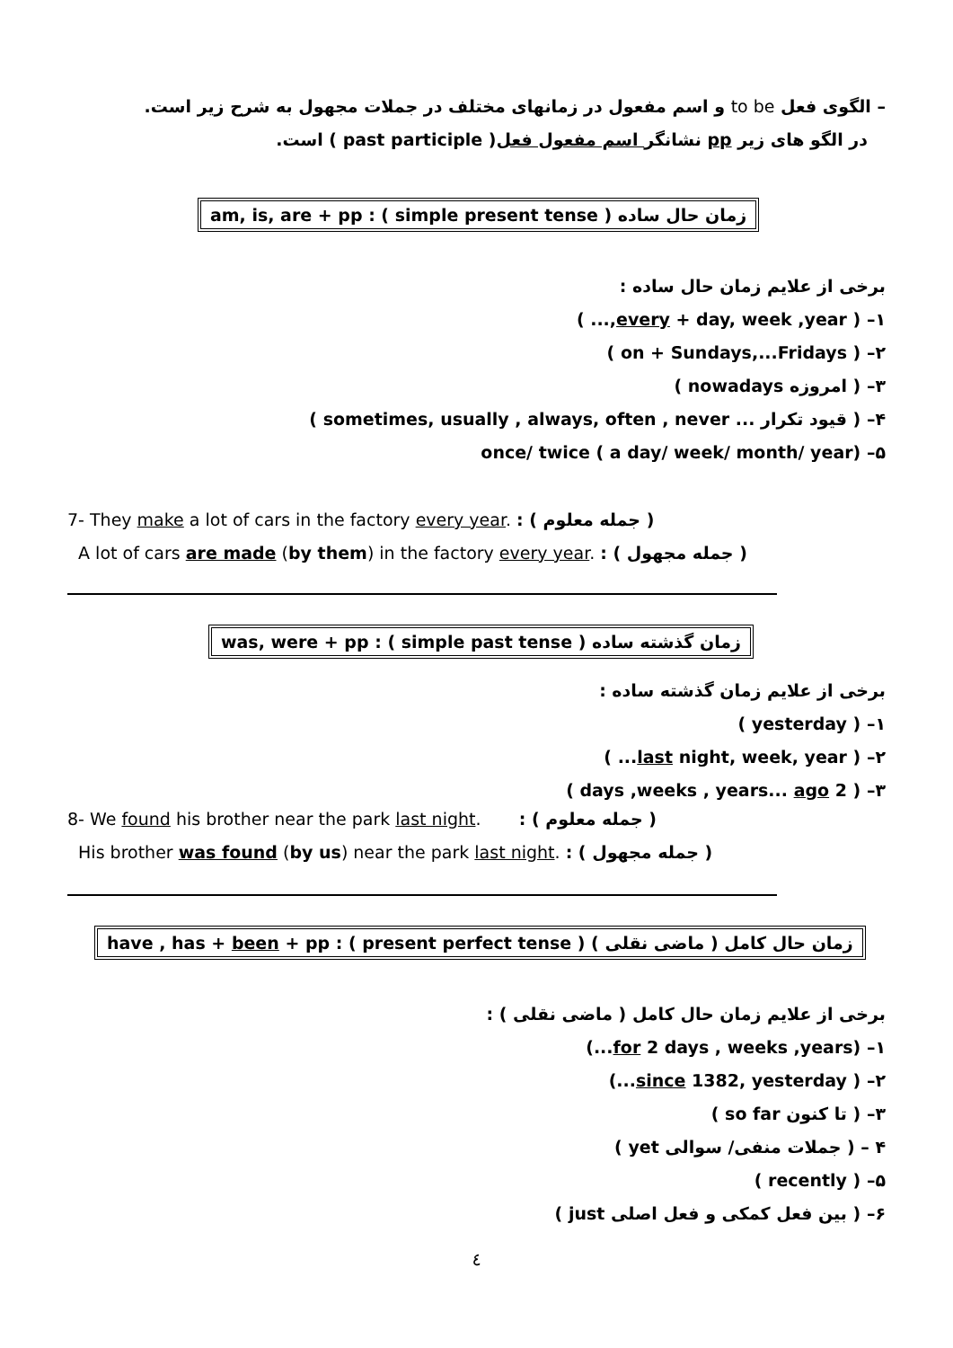– الگوی فعل to be و اسم مفعول در زمانهای مختلف در جملات مجهول به شرح زیر است.
در الگو های زیر pp نشانگر اسم مفعول فعل( past participle ) است.
am, is, are + pp : ( simple present tense ) زمان حال ساده
برخی از علایم زمان حال ساده :
۱– ( every + day, week ,year,... )
۲– ( on + Sundays,...Fridays )
۳– ( امروزه nowadays )
۴– ( قیود تکرار ... sometimes, usually , always, often , never )
۵– once/ twice ( a day/ week/ month/ year)
7- They make a lot of cars in the factory every year. : ( جمله معلوم )
A lot of cars are made (by them) in the factory every year. : ( جمله مجهول )
was, were + pp : ( simple past tense ) زمان گذشته ساده
برخی از علایم زمان گذشته ساده :
۱– ( yesterday )
۲– ( last night, week, year... )
۳– ( 2 days ,weeks , years... ago )
8- We found his brother near the park last night. : ( جمله معلوم )
His brother was found (by us) near the park last night. : ( جمله مجهول )
have , has + been + pp : ( present perfect tense ) زمان حال کامل ( ماضی نقلی )
برخی از علایم زمان حال کامل ( ماضی نقلی ) :
۱– (for 2 days , weeks ,years...)
۲– ( since 1382, yesterday...)
۳– ( تا کنون so far )
۴ – ( جملات منفی/ سوالی yet )
۵– ( recently )
۶– ( بین فعل کمکی و فعل اصلی just )
٤